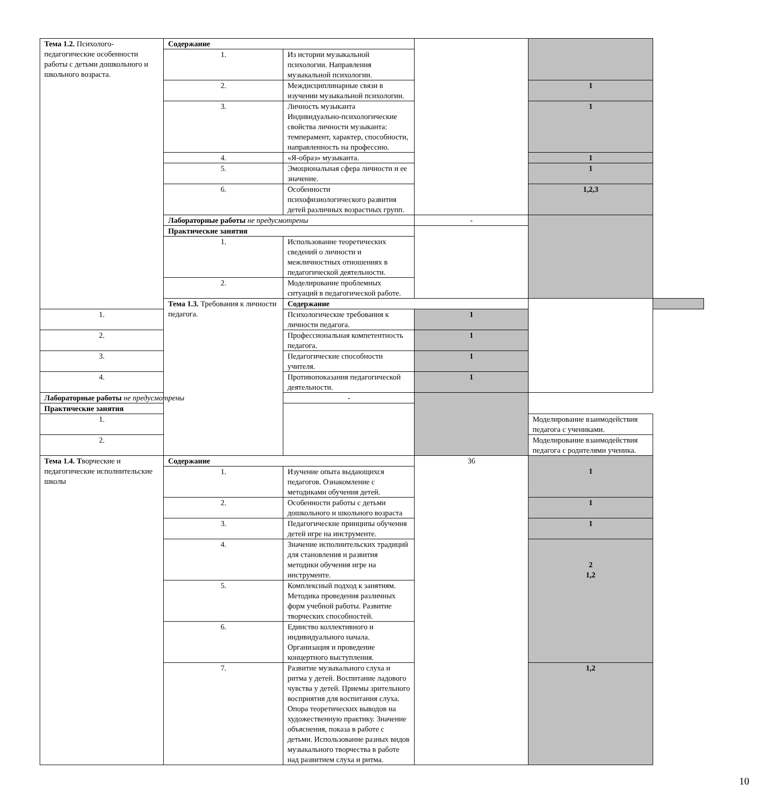| Тема 1.2. Психолого-педагогические особенности работы с детьми дошкольного и школьного возраста. | Содержание | | | | |
| | 1. | Из истории музыкальной психологии. Направления музыкальной психологии. | | | |
| | 2. | Междисциплинарные связи в изучении музыкальной психологии. | | 1 | |
| | 3. | Личность музыканта Индивидуально-психологические свойства личности музыканта: темперамент, характер, способности, направленность на профессию. | | 1 | |
| | 4. | «Я-образ» музыканта. | | 1 | |
| | 5. | Эмоциональная сфера личности и ее значение. | | 1 | |
| | 6. | Особенности психофизиологического развития детей различных возрастных групп. | | 1,2,3 | |
| | Лабораторные работы не предусмотрены | | - | | |
| | Практические занятия | | | | |
| | 1. | Использование теоретических сведений о личности и межличностных отношениях в педагогической деятельности. | | | |
| | 2. | Моделирование проблемных ситуаций в педагогической работе. | | | |
| | Тема 1.3. Требования к личности педагога. | Содержание | | | |
| 1. | | Психологические требования к личности педагога. | 1 | | |
| 2. | | Профессиональная компетентность педагога. | 1 | | |
| 3. | | Педагогические способности учителя. | 1 | | |
| 4. | | Противопоказания педагогической деятельности. | 1 | | |
| Лабораторные работы не предусмотрены | | - | | | |
| Практические занятия | | | | | |
| 1. | | | | Моделирование взаимодействия педагога с учениками. | |
| 2. | | | | Моделирование взаимодействия педагога с родителями ученика. | |
| Тема 1.4. Т ворческие и педагогические исполнительские школы | Содержание | | 36 | 1 | |
| | 1. | Изучение опыта выдающихся педагогов. Ознакомление с методиками обучения детей. | | | |
| | 2. | Особенности работы с детьми дошкольного и школьного возраста | | 1 | |
| | 3. | Педагогические принципы обучения детей игре на инструменте. | | 1 | |
| | 4. | Значение исполнительских традиций для становления и развития методики обучения игре на инструменте. | | 2 1,2 | |
| | 5. | Комплексный подход к занятиям. Методика проведения различных форм учебной работы. Развитие творческих способностей. | | | |
| | 6. | Единство коллективного и индивидуального начала. Организация и проведение концертного выступления. | | | |
| | 7. | Развитие музыкального слуха и ритма у детей. Воспитание ладового чувства у детей. Приемы зрительного восприятия для воспитания слуха. Опора теоретических выводов на художественную практику. Значение объяснения, показа в работе с детьми. Использование разных видов музыкального творчества в работе над развитием слуха и ритма. | | 1,2 | |
10